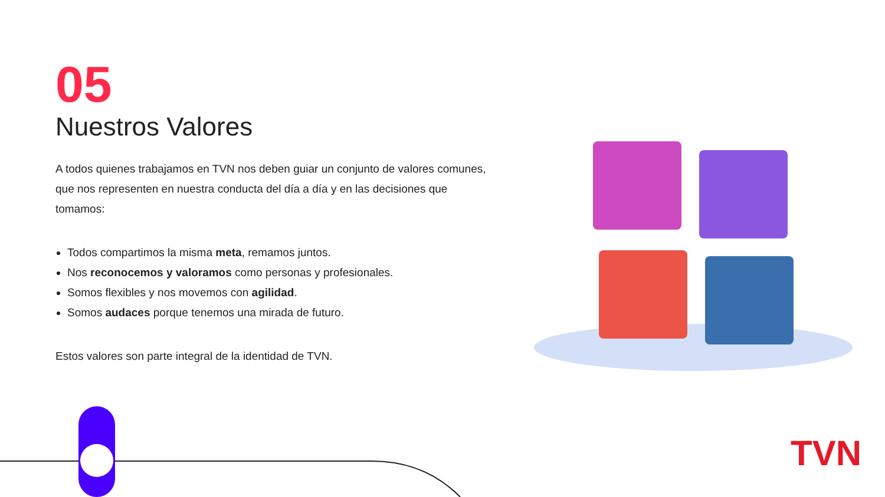05
Nuestros Valores
A todos quienes trabajamos en TVN nos deben guiar un conjunto de valores comunes, que nos representen en nuestra conducta del día a día y en las decisiones que tomamos:
Todos compartimos la misma meta, remamos juntos.
Nos reconocemos y valoramos como personas y profesionales.
Somos flexibles y nos movemos con agilidad.
Somos audaces porque tenemos una mirada de futuro.
Estos valores son parte integral de la identidad de TVN.
TVN